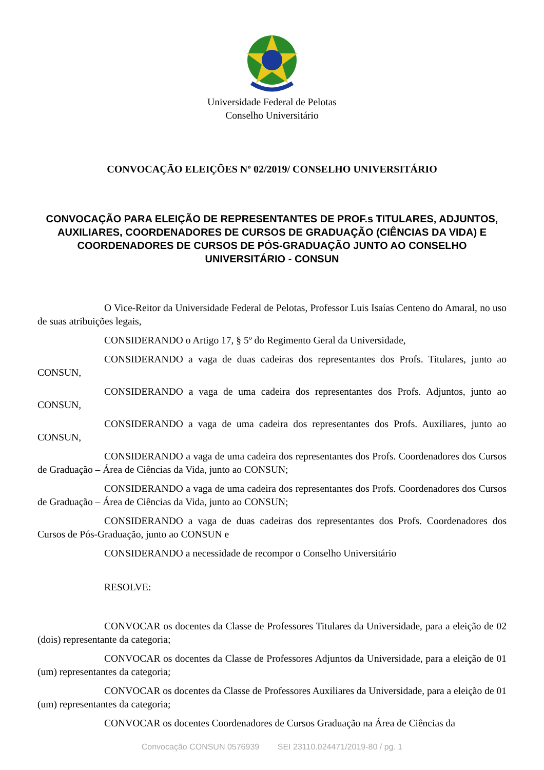Universidade Federal de Pelotas
Conselho Universitário
CONVOCAÇÃO ELEIÇÕES Nº 02/2019/ CONSELHO UNIVERSITÁRIO
CONVOCAÇÃO PARA ELEIÇÃO DE REPRESENTANTES DE PROF.s TITULARES, ADJUNTOS, AUXILIARES, COORDENADORES DE CURSOS DE GRADUAÇÃO (CIÊNCIAS DA VIDA) E COORDENADORES DE CURSOS DE PÓS-GRADUAÇÃO JUNTO AO CONSELHO UNIVERSITÁRIO - CONSUN
O Vice-Reitor da Universidade Federal de Pelotas, Professor Luis Isaías Centeno do Amaral, no uso de suas atribuições legais,
CONSIDERANDO o Artigo 17, § 5º do Regimento Geral da Universidade,
CONSIDERANDO a vaga de duas cadeiras dos representantes dos Profs. Titulares, junto ao CONSUN,
CONSIDERANDO a vaga de uma cadeira dos representantes dos Profs. Adjuntos, junto ao CONSUN,
CONSIDERANDO a vaga de uma cadeira dos representantes dos Profs. Auxiliares, junto ao CONSUN,
CONSIDERANDO a vaga de uma cadeira dos representantes dos Profs. Coordenadores dos Cursos de Graduação – Área de Ciências da Vida, junto ao CONSUN;
CONSIDERANDO a vaga de uma cadeira dos representantes dos Profs. Coordenadores dos Cursos de Graduação – Área de Ciências da Vida, junto ao CONSUN;
CONSIDERANDO a vaga de duas cadeiras dos representantes dos Profs. Coordenadores dos Cursos de Pós-Graduação, junto ao CONSUN e
CONSIDERANDO a necessidade de recompor o Conselho Universitário
RESOLVE:
CONVOCAR os docentes da Classe de Professores Titulares da Universidade, para a eleição de 02 (dois) representante da categoria;
CONVOCAR os docentes da Classe de Professores Adjuntos da Universidade, para a eleição de 01 (um) representantes da categoria;
CONVOCAR os docentes da Classe de Professores Auxiliares da Universidade, para a eleição de 01 (um) representantes da categoria;
CONVOCAR os docentes Coordenadores de Cursos Graduação na Área de Ciências da
Convocação CONSUN 0576939 SEI 23110.024471/2019-80 / pg. 1